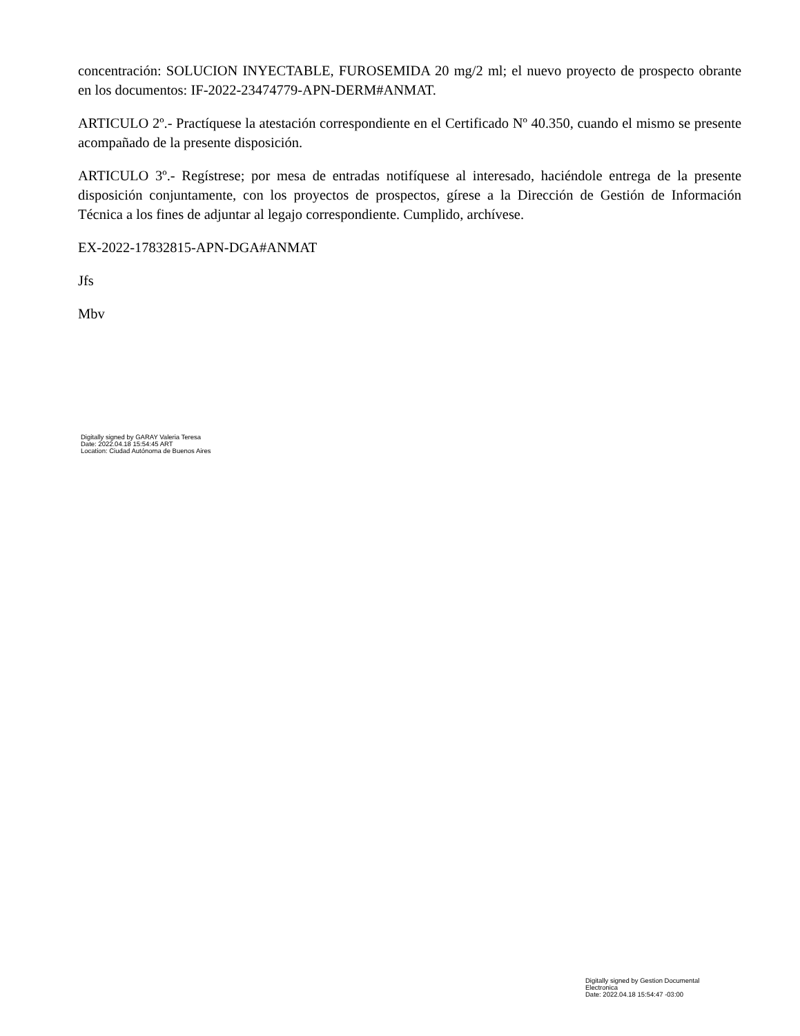concentración: SOLUCION INYECTABLE, FUROSEMIDA 20 mg/2 ml; el nuevo proyecto de prospecto obrante en los documentos: IF-2022-23474779-APN-DERM#ANMAT.
ARTICULO 2º.- Practíquese la atestación correspondiente en el Certificado Nº 40.350, cuando el mismo se presente acompañado de la presente disposición.
ARTICULO 3º.- Regístrese; por mesa de entradas notifíquese al interesado, haciéndole entrega de la presente disposición conjuntamente, con los proyectos de prospectos, gírese a la Dirección de Gestión de Información Técnica a los fines de adjuntar al legajo correspondiente. Cumplido, archívese.
EX-2022-17832815-APN-DGA#ANMAT
Jfs
Mbv
Digitally signed by GARAY Valeria Teresa
Date: 2022.04.18 15:54:45 ART
Location: Ciudad Autónoma de Buenos Aires
Digitally signed by Gestion Documental
Electronica
Date: 2022.04.18 15:54:47 -03:00